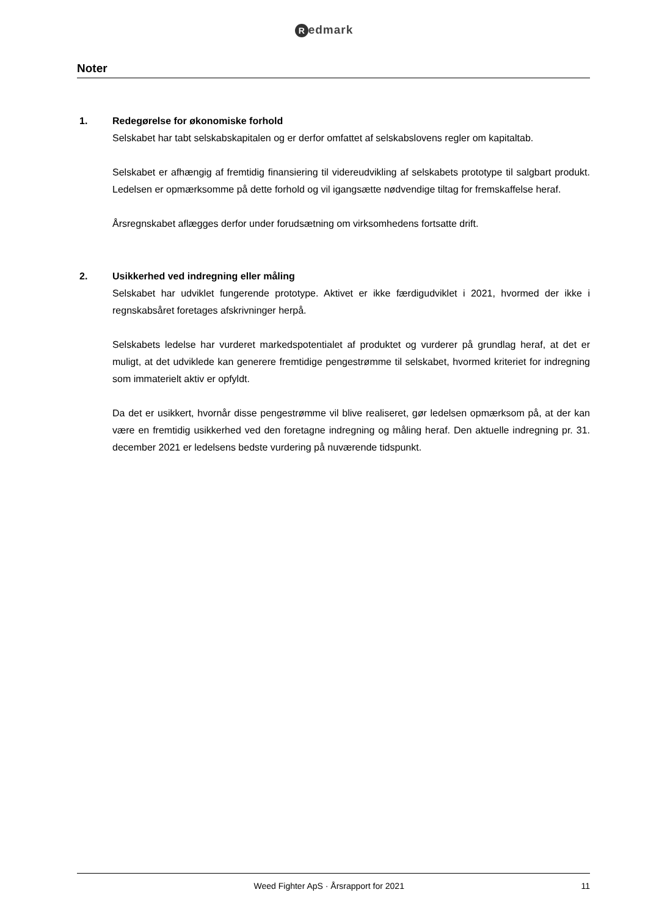Redmark
Noter
1. Redegørelse for økonomiske forhold
Selskabet har tabt selskabskapitalen og er derfor omfattet af selskabslovens regler om kapitaltab.
Selskabet er afhængig af fremtidig finansiering til videreudvikling af selskabets prototype til salgbart produkt. Ledelsen er opmærksomme på dette forhold og vil igangsætte nødvendige tiltag for fremskaffelse heraf.
Årsregnskabet aflægges derfor under forudsætning om virksomhedens fortsatte drift.
2. Usikkerhed ved indregning eller måling
Selskabet har udviklet fungerende prototype. Aktivet er ikke færdigudviklet i 2021, hvormed der ikke i regnskabsåret foretages afskrivninger herpå.
Selskabets ledelse har vurderet markedspotentialet af produktet og vurderer på grundlag heraf, at det er muligt, at det udviklede kan generere fremtidige pengestrømme til selskabet, hvormed kriteriet for indregning som immaterielt aktiv er opfyldt.
Da det er usikkert, hvornår disse pengestrømme vil blive realiseret, gør ledelsen opmærksom på, at der kan være en fremtidig usikkerhed ved den foretagne indregning og måling heraf. Den aktuelle indregning pr. 31. december 2021 er ledelsens bedste vurdering på nuværende tidspunkt.
Weed Fighter ApS · Årsrapport for 2021
11